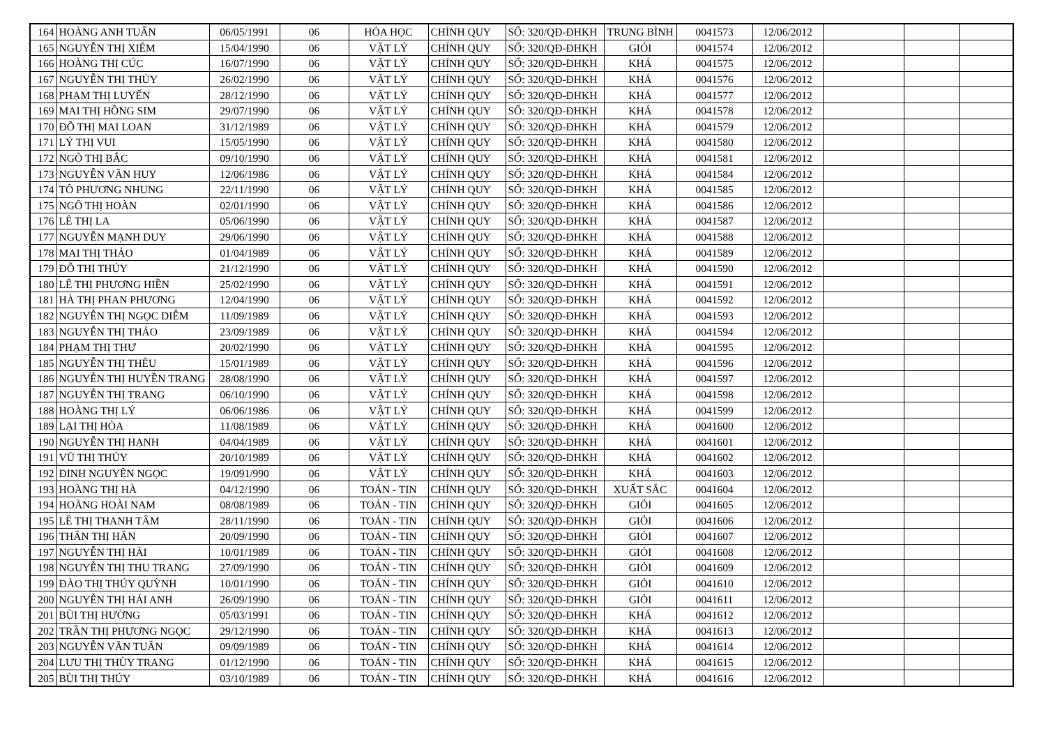| 164 | HOÀNG ANH TUẤN | 06/05/1991 | 06 | HÓA HỌC | CHÍNH QUY | SỐ: 320/QĐ-ĐHKH | TRUNG BÌNH | 0041573 | 12/06/2012 | | | |
| 165 | NGUYỄN THỊ XIÊM | 15/04/1990 | 06 | VẬT LÝ | CHÍNH QUY | SỐ: 320/QĐ-ĐHKH | GIỎI | 0041574 | 12/06/2012 | | | |
| 166 | HOÀNG THỊ CÚC | 16/07/1990 | 06 | VẬT LÝ | CHÍNH QUY | SỐ: 320/QĐ-ĐHKH | KHÁ | 0041575 | 12/06/2012 | | | |
| 167 | NGUYỄN THỊ THỦY | 26/02/1990 | 06 | VẬT LÝ | CHÍNH QUY | SỐ: 320/QĐ-ĐHKH | KHÁ | 0041576 | 12/06/2012 | | | |
| 168 | PHẠM THỊ LUYẾN | 28/12/1990 | 06 | VẬT LÝ | CHÍNH QUY | SỐ: 320/QĐ-ĐHKH | KHÁ | 0041577 | 12/06/2012 | | | |
| 169 | MAI THỊ HỒNG SIM | 29/07/1990 | 06 | VẬT LÝ | CHÍNH QUY | SỐ: 320/QĐ-ĐHKH | KHÁ | 0041578 | 12/06/2012 | | | |
| 170 | ĐỖ THỊ MAI LOAN | 31/12/1989 | 06 | VẬT LÝ | CHÍNH QUY | SỐ: 320/QĐ-ĐHKH | KHÁ | 0041579 | 12/06/2012 | | | |
| 171 | LÝ THỊ VUI | 15/05/1990 | 06 | VẬT LÝ | CHÍNH QUY | SỐ: 320/QĐ-ĐHKH | KHÁ | 0041580 | 12/06/2012 | | | |
| 172 | NGÔ THỊ BẮC | 09/10/1990 | 06 | VẬT LÝ | CHÍNH QUY | SỐ: 320/QĐ-ĐHKH | KHÁ | 0041581 | 12/06/2012 | | | |
| 173 | NGUYỄN VĂN HUY | 12/06/1986 | 06 | VẬT LÝ | CHÍNH QUY | SỐ: 320/QĐ-ĐHKH | KHÁ | 0041584 | 12/06/2012 | | | |
| 174 | TÔ PHƯƠNG NHUNG | 22/11/1990 | 06 | VẬT LÝ | CHÍNH QUY | SỐ: 320/QĐ-ĐHKH | KHÁ | 0041585 | 12/06/2012 | | | |
| 175 | NGÔ THỊ HOÀN | 02/01/1990 | 06 | VẬT LÝ | CHÍNH QUY | SỐ: 320/QĐ-ĐHKH | KHÁ | 0041586 | 12/06/2012 | | | |
| 176 | LÊ THỊ LA | 05/06/1990 | 06 | VẬT LÝ | CHÍNH QUY | SỐ: 320/QĐ-ĐHKH | KHÁ | 0041587 | 12/06/2012 | | | |
| 177 | NGUYỄN MẠNH DUY | 29/06/1990 | 06 | VẬT LÝ | CHÍNH QUY | SỐ: 320/QĐ-ĐHKH | KHÁ | 0041588 | 12/06/2012 | | | |
| 178 | MAI THỊ THẢO | 01/04/1989 | 06 | VẬT LÝ | CHÍNH QUY | SỐ: 320/QĐ-ĐHKH | KHÁ | 0041589 | 12/06/2012 | | | |
| 179 | ĐỖ THỊ THÚY | 21/12/1990 | 06 | VẬT LÝ | CHÍNH QUY | SỐ: 320/QĐ-ĐHKH | KHÁ | 0041590 | 12/06/2012 | | | |
| 180 | LÊ THỊ PHƯƠNG HIỀN | 25/02/1990 | 06 | VẬT LÝ | CHÍNH QUY | SỐ: 320/QĐ-ĐHKH | KHÁ | 0041591 | 12/06/2012 | | | |
| 181 | HÀ THỊ PHAN PHƯƠNG | 12/04/1990 | 06 | VẬT LÝ | CHÍNH QUY | SỐ: 320/QĐ-ĐHKH | KHÁ | 0041592 | 12/06/2012 | | | |
| 182 | NGUYỄN THỊ NGỌC DIỄM | 11/09/1989 | 06 | VẬT LÝ | CHÍNH QUY | SỐ: 320/QĐ-ĐHKH | KHÁ | 0041593 | 12/06/2012 | | | |
| 183 | NGUYỄN THỊ THẢO | 23/09/1989 | 06 | VẬT LÝ | CHÍNH QUY | SỐ: 320/QĐ-ĐHKH | KHÁ | 0041594 | 12/06/2012 | | | |
| 184 | PHẠM THỊ THƯ | 20/02/1990 | 06 | VẬT LÝ | CHÍNH QUY | SỐ: 320/QĐ-ĐHKH | KHÁ | 0041595 | 12/06/2012 | | | |
| 185 | NGUYỄN THỊ THÊU | 15/01/1989 | 06 | VẬT LÝ | CHÍNH QUY | SỐ: 320/QĐ-ĐHKH | KHÁ | 0041596 | 12/06/2012 | | | |
| 186 | NGUYỄN THỊ HUYỀN TRANG | 28/08/1990 | 06 | VẬT LÝ | CHÍNH QUY | SỐ: 320/QĐ-ĐHKH | KHÁ | 0041597 | 12/06/2012 | | | |
| 187 | NGUYỄN THỊ TRANG | 06/10/1990 | 06 | VẬT LÝ | CHÍNH QUY | SỐ: 320/QĐ-ĐHKH | KHÁ | 0041598 | 12/06/2012 | | | |
| 188 | HOÀNG THỊ LÝ | 06/06/1986 | 06 | VẬT LÝ | CHÍNH QUY | SỐ: 320/QĐ-ĐHKH | KHÁ | 0041599 | 12/06/2012 | | | |
| 189 | LẠI THỊ HÒA | 11/08/1989 | 06 | VẬT LÝ | CHÍNH QUY | SỐ: 320/QĐ-ĐHKH | KHÁ | 0041600 | 12/06/2012 | | | |
| 190 | NGUYỄN THỊ HẠNH | 04/04/1989 | 06 | VẬT LÝ | CHÍNH QUY | SỐ: 320/QĐ-ĐHKH | KHÁ | 0041601 | 12/06/2012 | | | |
| 191 | VŨ THỊ THỦY | 20/10/1989 | 06 | VẬT LÝ | CHÍNH QUY | SỐ: 320/QĐ-ĐHKH | KHÁ | 0041602 | 12/06/2012 | | | |
| 192 | ĐINH NGUYÊN NGỌC | 19/091/990 | 06 | VẬT LÝ | CHÍNH QUY | SỐ: 320/QĐ-ĐHKH | KHÁ | 0041603 | 12/06/2012 | | | |
| 193 | HOÀNG THỊ HÀ | 04/12/1990 | 06 | TOÁN - TIN | CHÍNH QUY | SỐ: 320/QĐ-ĐHKH | XUẤT SẮC | 0041604 | 12/06/2012 | | | |
| 194 | HOÀNG HOÀI NAM | 08/08/1989 | 06 | TOÁN - TIN | CHÍNH QUY | SỐ: 320/QĐ-ĐHKH | GIỎI | 0041605 | 12/06/2012 | | | |
| 195 | LÊ THỊ THANH TÂM | 28/11/1990 | 06 | TOÁN - TIN | CHÍNH QUY | SỐ: 320/QĐ-ĐHKH | GIỎI | 0041606 | 12/06/2012 | | | |
| 196 | THÂN THỊ HÂN | 20/09/1990 | 06 | TOÁN - TIN | CHÍNH QUY | SỐ: 320/QĐ-ĐHKH | GIỎI | 0041607 | 12/06/2012 | | | |
| 197 | NGUYỄN THỊ HẢI | 10/01/1989 | 06 | TOÁN - TIN | CHÍNH QUY | SỐ: 320/QĐ-ĐHKH | GIỎI | 0041608 | 12/06/2012 | | | |
| 198 | NGUYỄN THỊ THU TRANG | 27/09/1990 | 06 | TOÁN - TIN | CHÍNH QUY | SỐ: 320/QĐ-ĐHKH | GIỎI | 0041609 | 12/06/2012 | | | |
| 199 | ĐÀO THỊ THÚY QUỲNH | 10/01/1990 | 06 | TOÁN - TIN | CHÍNH QUY | SỐ: 320/QĐ-ĐHKH | GIỎI | 0041610 | 12/06/2012 | | | |
| 200 | NGUYỄN THỊ HẢI ANH | 26/09/1990 | 06 | TOÁN - TIN | CHÍNH QUY | SỐ: 320/QĐ-ĐHKH | GIỎI | 0041611 | 12/06/2012 | | | |
| 201 | BÙI THỊ HƯỜNG | 05/03/1991 | 06 | TOÁN - TIN | CHÍNH QUY | SỐ: 320/QĐ-ĐHKH | KHÁ | 0041612 | 12/06/2012 | | | |
| 202 | TRẦN THỊ PHƯƠNG NGỌC | 29/12/1990 | 06 | TOÁN - TIN | CHÍNH QUY | SỐ: 320/QĐ-ĐHKH | KHÁ | 0041613 | 12/06/2012 | | | |
| 203 | NGUYỄN VĂN TUÂN | 09/09/1989 | 06 | TOÁN - TIN | CHÍNH QUY | SỐ: 320/QĐ-ĐHKH | KHÁ | 0041614 | 12/06/2012 | | | |
| 204 | LƯU THỊ THÙY TRANG | 01/12/1990 | 06 | TOÁN - TIN | CHÍNH QUY | SỐ: 320/QĐ-ĐHKH | KHÁ | 0041615 | 12/06/2012 | | | |
| 205 | BÙI THỊ THÚY | 03/10/1989 | 06 | TOÁN - TIN | CHÍNH QUY | SỐ: 320/QĐ-ĐHKH | KHÁ | 0041616 | 12/06/2012 | | | |